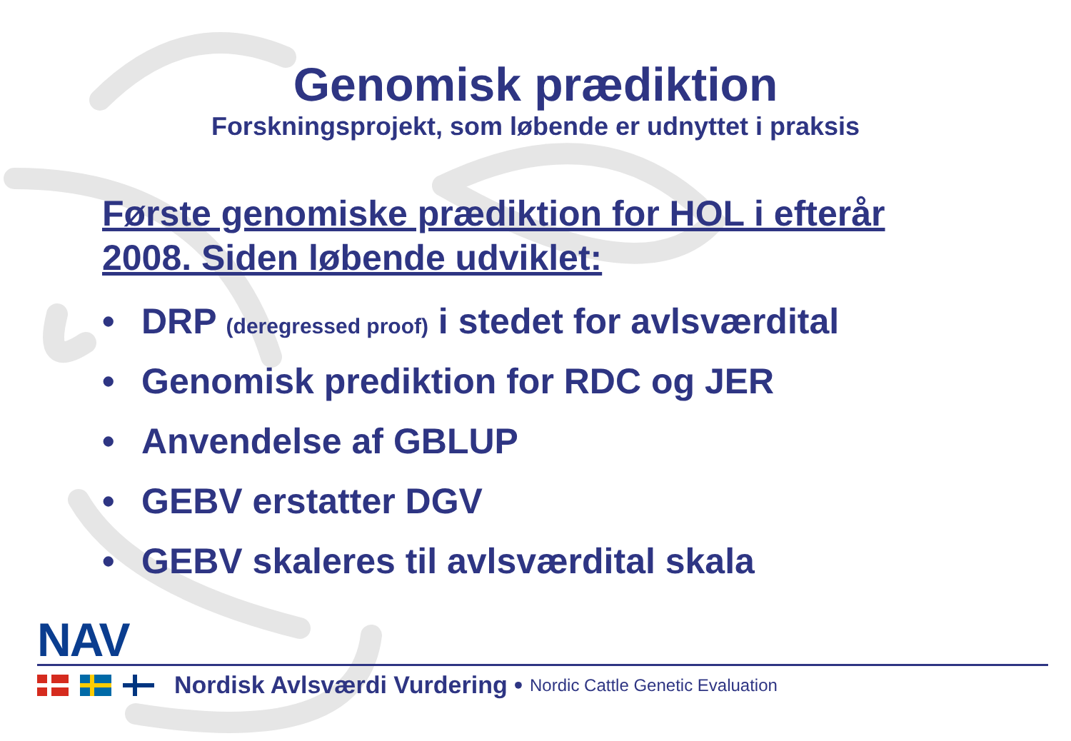Genomisk prædiktion
Forskningsprojekt, som løbende er udnyttet i praksis
Første genomiske prædiktion for HOL i efterår 2008. Siden løbende udviklet:
• DRP (deregressed proof) i stedet for avlsværdital
• Genomisk prediktion for RDC og JER
• Anvendelse af GBLUP
• GEBV erstatter DGV
• GEBV skaleres til avlsværdital skala
NAV
Nordisk Avlsværdi Vurdering • Nordic Cattle Genetic Evaluation